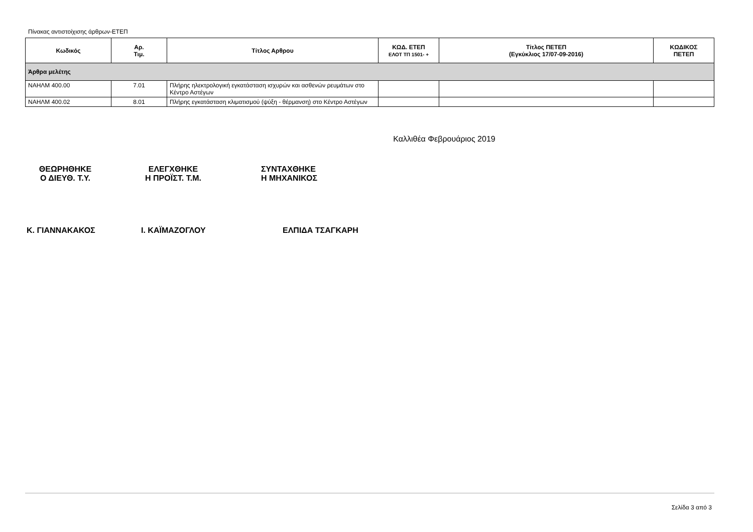Πίνακας αντιστοίχισης άρθρων-ΕΤΕΠ
| Κωδικός | Αρ. Τιμ. | Τίτλος Αρθρου | ΚΩΔ. ΕΤΕΠ ΕΛΟΤ ΤΠ 1501- + | Τίτλος ΠΕΤΕΠ (Εγκύκλιος 17/07-09-2016) | ΚΩΔΙΚΟΣ ΠΕΤΕΠ |
| --- | --- | --- | --- | --- | --- |
| Άρθρα μελέτης | | | | | |
| ΝΑΗΛΜ 400.00 | 7.01 | Πλήρης ηλεκτρολογική εγκατάσταση ισχυρών και ασθενών ρευμάτων στο Κέντρο Αστέγων | | | |
| ΝΑΗΛΜ 400.02 | 8.01 | Πλήρης εγκατάσταση κλιματισμού (ψύξη - θέρμανση) στο Κέντρο Αστέγων | | | |
Καλλιθέα Φεβρουάριος 2019
ΘΕΩΡΗΘΗΚΕ
Ο ΔΙΕΥΘ. Τ.Υ.
ΕΛΕΓΧΘΗΚΕ
Η ΠΡΟΪΣΤ. Τ.Μ.
ΣΥΝΤΑΧΘΗΚΕ
Η ΜΗΧΑΝΙΚΟΣ
Κ. ΓΙΑΝΝΑΚΑΚΟΣ Ι. ΚΑΪΜΑΖΟΓΛΟΥ ΕΛΠΙΔΑ ΤΣΑΓΚΑΡΗ
Σελίδα 3 από 3